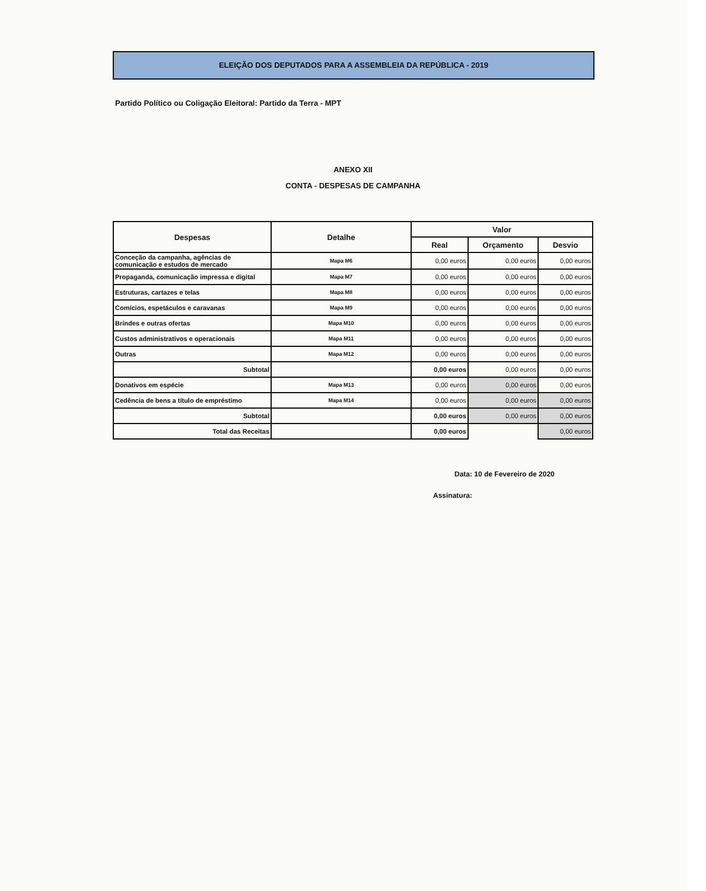ELEIÇÃO DOS DEPUTADOS PARA A ASSEMBLEIA DA REPÚBLICA - 2019
Partido Político ou Coligação Eleitoral: Partido da Terra - MPT
ANEXO XII
CONTA - DESPESAS DE CAMPANHA
| Despesas | Detalhe | Valor | | |
| --- | --- | --- | --- | --- |
| | | Real | Orçamento | Desvio |
| Conceção da campanha, agências de comunicação e estudos de mercado | Mapa M6 | 0,00 euros | 0,00 euros | 0,00 euros |
| Propaganda, comunicação impressa e digital | Mapa M7 | 0,00 euros | 0,00 euros | 0,00 euros |
| Estruturas, cartazes e telas | Mapa M8 | 0,00 euros | 0,00 euros | 0,00 euros |
| Comícios, espetáculos e caravanas | Mapa M9 | 0,00 euros | 0,00 euros | 0,00 euros |
| Brindes e outras ofertas | Mapa M10 | 0,00 euros | 0,00 euros | 0,00 euros |
| Custos administrativos e operacionais | Mapa M11 | 0,00 euros | 0,00 euros | 0,00 euros |
| Outras | Mapa M12 | 0,00 euros | 0,00 euros | 0,00 euros |
| Subtotal | | 0,00 euros | 0,00 euros | 0,00 euros |
| Donativos em espécie | Mapa M13 | 0,00 euros | 0,00 euros | 0,00 euros |
| Cedência de bens a título de empréstimo | Mapa M14 | 0,00 euros | 0,00 euros | 0,00 euros |
| Subtotal | | 0,00 euros | 0,00 euros | 0,00 euros |
| Total das Receitas | | 0,00 euros | | 0,00 euros |
Data: 10 de Fevereiro de 2020
Assinatura: